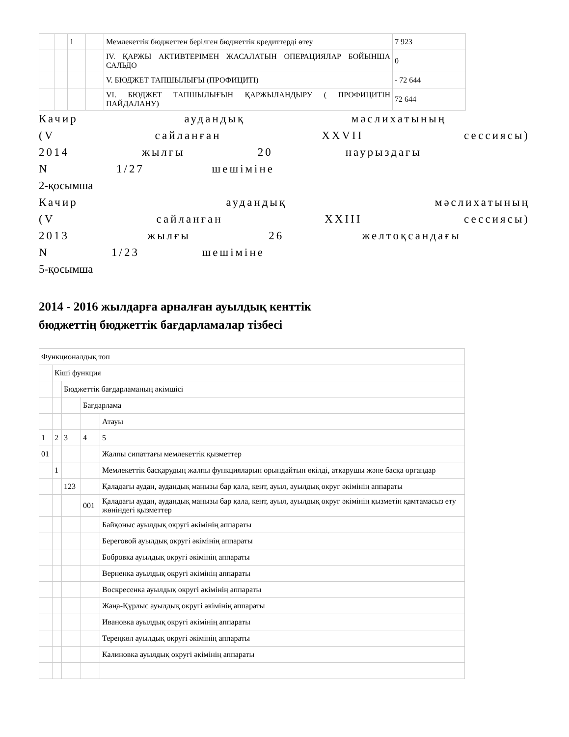| | | 1 | | Мемлекеттік бюджеттен берілген бюджеттік кредиттерді өтеу | 7 923 |
| | | | | IV. ҚАРЖЫ АКТИВТЕРІМЕН ЖАСАЛАТЫН ОПЕРАЦИЯЛАР БОЙЫНША САЛЬДО | 0 |
| | | | | V. БЮДЖЕТ ТАПШЫЛЫҒЫ (ПРОФИЦИТІ) | - 72 644 |
| | | | | VI. БЮДЖЕТ ТАПШЫЛЫҒЫН ҚАРЖЫЛАНДЫРУ ( ПРОФИЦИТІН ПАЙДАЛАНУ) | 72 644 |
Качир аудандық мәслихатының
(V сайланған XXVII сессиясы)
2014 жылғы 20 наурыздағы
N 1/27 шешіміне
2-қосымша
Качир аудандық мәслихатының
(V сайланған XXIII сессиясы)
2013 жылғы 26 желтоқсандағы
N 1/23 шешіміне
5-қосымша
2014 - 2016 жылдарға арналған ауылдық кенттік
бюджеттің бюджеттік бағдарламалар тізбесі
| Функционалдық топ | | | | |
| | Кіші функция | | | |
| | | Бюджеттік бағдарламаның әкімшісі | | |
| | | | Бағдарлама | |
| | | | | Атауы |
| 1 | 2 | 3 | 4 | 5 |
| 01 | | | | Жалпы сипаттағы мемлекеттік қызметтер |
| | 1 | | | Мемлекеттік басқарудың жалпы функцияларын орындайтын өкілді, атқарушы және басқа органдар |
| | | 123 | | Қаладағы аудан, аудандық маңызы бар қала, кент, ауыл, ауылдық округ әкімінің аппараты |
| | | | 001 | Қаладағы аудан, аудандық маңызы бар қала, кент, ауыл, ауылдық округ әкімінің қызметін қамтамасыз ету жөніндегі қызметтер |
| | | | | Байқоныс ауылдық округі әкімінің аппараты |
| | | | | Береговой ауылдық округі әкімінің аппараты |
| | | | | Бобровка ауылдық округі әкімінің аппараты |
| | | | | Верненка ауылдық округі әкімінің аппараты |
| | | | | Воскресенка ауылдық округі әкімінің аппараты |
| | | | | Жаңа-Құрлыс ауылдық округі әкімінің аппараты |
| | | | | Ивановка ауылдық округі әкімінің аппараты |
| | | | | Тереңкөл ауылдық округі әкімінің аппараты |
| | | | | Калиновка ауылдық округі әкімінің аппараты |